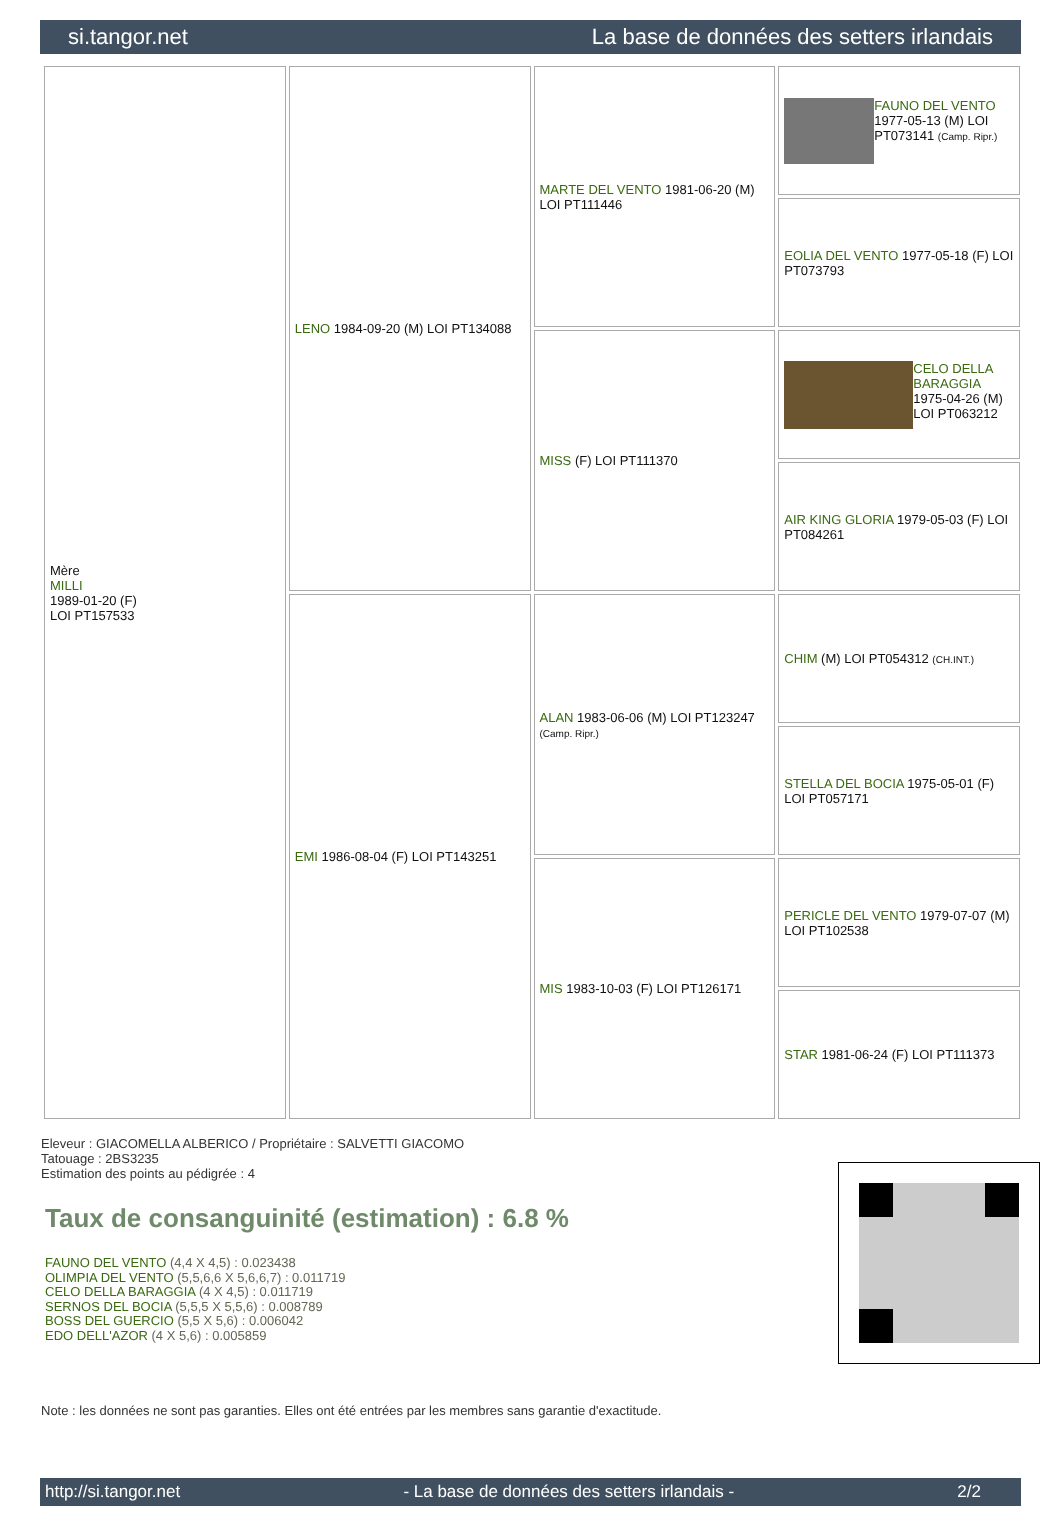si.tangor.net La base de données des setters irlandais
| Mère MILLI 1989-01-20 (F) LOI PT157533 | LENO 1984-09-20 (M) LOI PT134088 | MARTE DEL VENTO 1981-06-20 (M) LOI PT111446 | FAUNO DEL VENTO 1977-05-13 (M) LOI PT073141 (Camp. Ripr.) |
| | | | EOLIA DEL VENTO 1977-05-18 (F) LOI PT073793 |
| | | MISS (F) LOI PT111370 | CELO DELLA BARAGGIA 1975-04-26 (M) LOI PT063212 |
| | | | AIR KING GLORIA 1979-05-03 (F) LOI PT084261 |
| | EMI 1986-08-04 (F) LOI PT143251 | ALAN 1983-06-06 (M) LOI PT123247 (Camp. Ripr.) | CHIM (M) LOI PT054312 (CH.INT.) |
| | | | STELLA DEL BOCIA 1975-05-01 (F) LOI PT057171 |
| | | MIS 1983-10-03 (F) LOI PT126171 | PERICLE DEL VENTO 1979-07-07 (M) LOI PT102538 |
| | | | STAR 1981-06-24 (F) LOI PT111373 |
Eleveur : GIACOMELLA ALBERICO / Propriétaire : SALVETTI GIACOMO
Tatouage : 2BS3235
Estimation des points au pédigrée : 4
Taux de consanguinité (estimation) : 6.8 %
FAUNO DEL VENTO (4,4 X 4,5) : 0.023438
OLIMPIA DEL VENTO (5,5,6,6 X 5,6,6,7) : 0.011719
CELO DELLA BARAGGIA (4 X 4,5) : 0.011719
SERNOS DEL BOCIA (5,5,5 X 5,5,6) : 0.008789
BOSS DEL GUERCIO (5,5 X 5,6) : 0.006042
EDO DELL'AZOR (4 X 5,6) : 0.005859
Note : les données ne sont pas garanties. Elles ont été entrées par les membres sans garantie d'exactitude.
http://si.tangor.net - La base de données des setters irlandais - 2/2